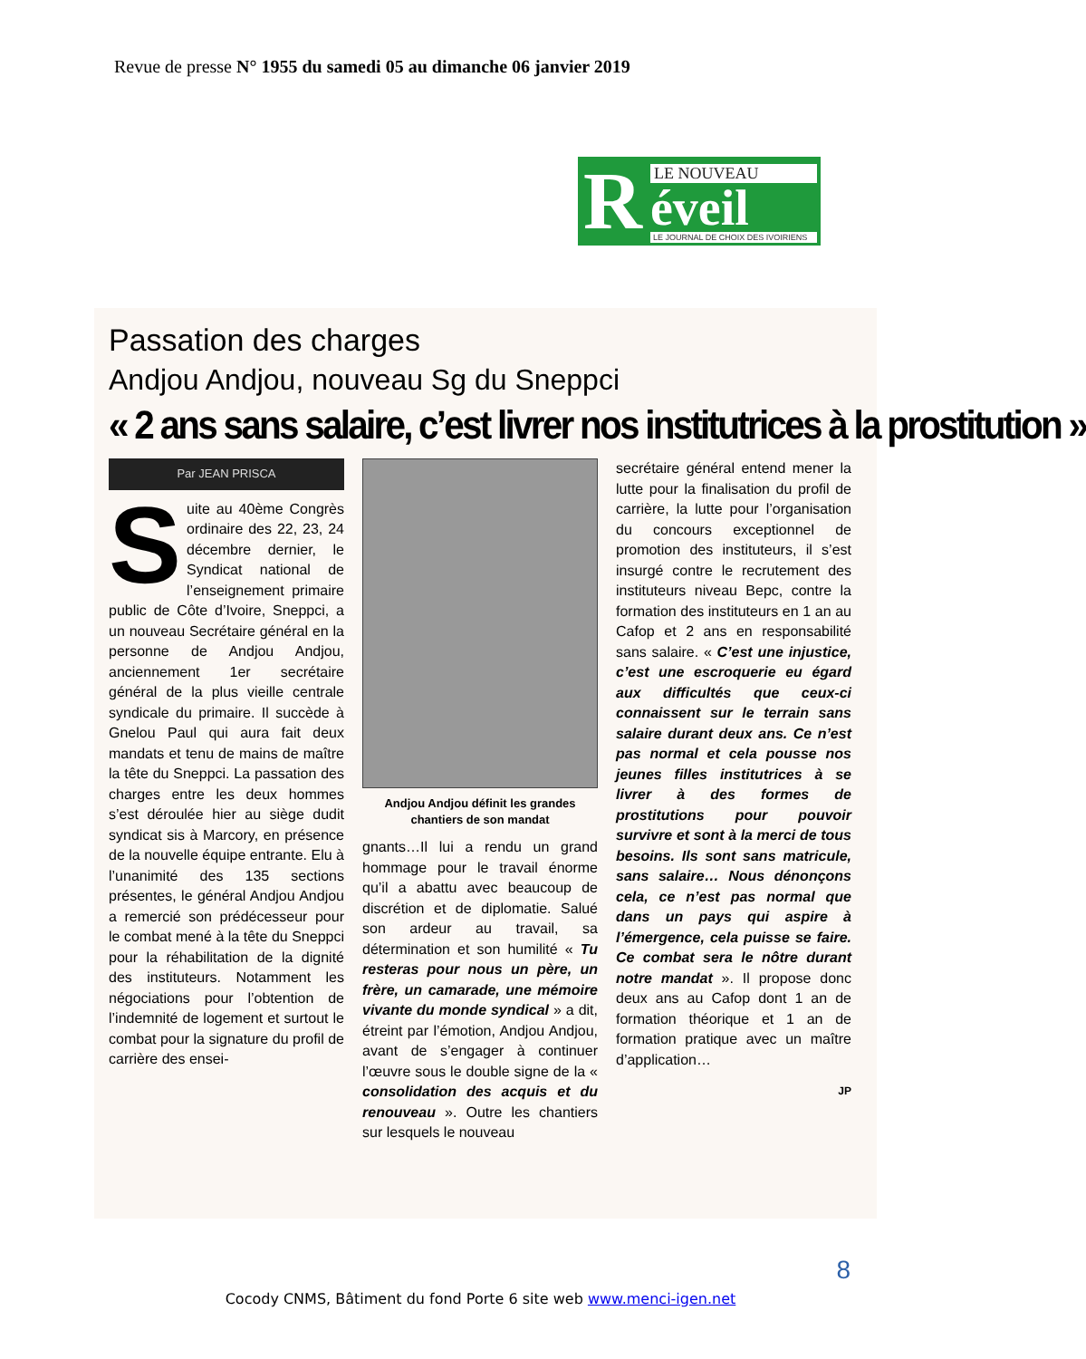Revue de presse N° 1955 du samedi 05 au dimanche 06 janvier 2019
R
LE NOUVEAU
éveil
LE JOURNAL DE CHOIX DES IVOIRIENS
Passation des charges
Andjou Andjou, nouveau Sg du Sneppci
« 2 ans sans salaire, c’est livrer nos institutrices à la prostitution »
Par JEAN PRISCA
Suite au 40ème Congrès ordinaire des 22, 23, 24 décembre dernier, le Syndicat national de l’enseignement primaire public de Côte d’Ivoire, Sneppci, a un nouveau Secrétaire général en la personne de Andjou Andjou, anciennement 1er secrétaire général de la plus vieille centrale syndicale du primaire. Il succède à Gnelou Paul qui aura fait deux mandats et tenu de mains de maître la tête du Sneppci. La passation des charges entre les deux hommes s’est déroulée hier au siège dudit syndicat sis à Marcory, en présence de la nouvelle équipe entrante. Elu à l’unanimité des 135 sections présentes, le général Andjou Andjou a remercié son prédécesseur pour le combat mené à la tête du Sneppci pour la réhabilitation de la dignité des instituteurs. Notamment les négociations pour l’obtention de l’indemnité de logement et surtout le combat pour la signature du profil de carrière des ensei-
Andjou Andjou définit les grandes chantiers de son mandat
gnants…Il lui a rendu un grand hommage pour le travail énorme qu’il a abattu avec beaucoup de discrétion et de diplomatie. Salué son ardeur au travail, sa détermination et son humilité « Tu resteras pour nous un père, un frère, un camarade, une mémoire vivante du monde syndical » a dit, étreint par l’émotion, Andjou Andjou, avant de s’engager à continuer l’œuvre sous le double signe de la « consolidation des acquis et du renouveau ». Outre les chantiers sur lesquels le nouveau
secrétaire général entend mener la lutte pour la finalisation du profil de carrière, la lutte pour l’organisation du concours exceptionnel de promotion des instituteurs, il s’est insurgé contre le recrutement des instituteurs niveau Bepc, contre la formation des instituteurs en 1 an au Cafop et 2 ans en responsabilité sans salaire. « C’est une injustice, c’est une escroquerie eu égard aux difficultés que ceux-ci connaissent sur le terrain sans salaire durant deux ans. Ce n’est pas normal et cela pousse nos jeunes filles institutrices à se livrer à des formes de prostitutions pour pouvoir survivre et sont à la merci de tous besoins. Ils sont sans matricule, sans salaire… Nous dénonçons cela, ce n’est pas normal que dans un pays qui aspire à l’émergence, cela puisse se faire. Ce combat sera le nôtre durant notre mandat ». Il propose donc deux ans au Cafop dont 1 an de formation théorique et 1 an de formation pratique avec un maître d’application…
JP
8
Cocody CNMS, Bâtiment du fond Porte 6 site web www.menci-igen.net